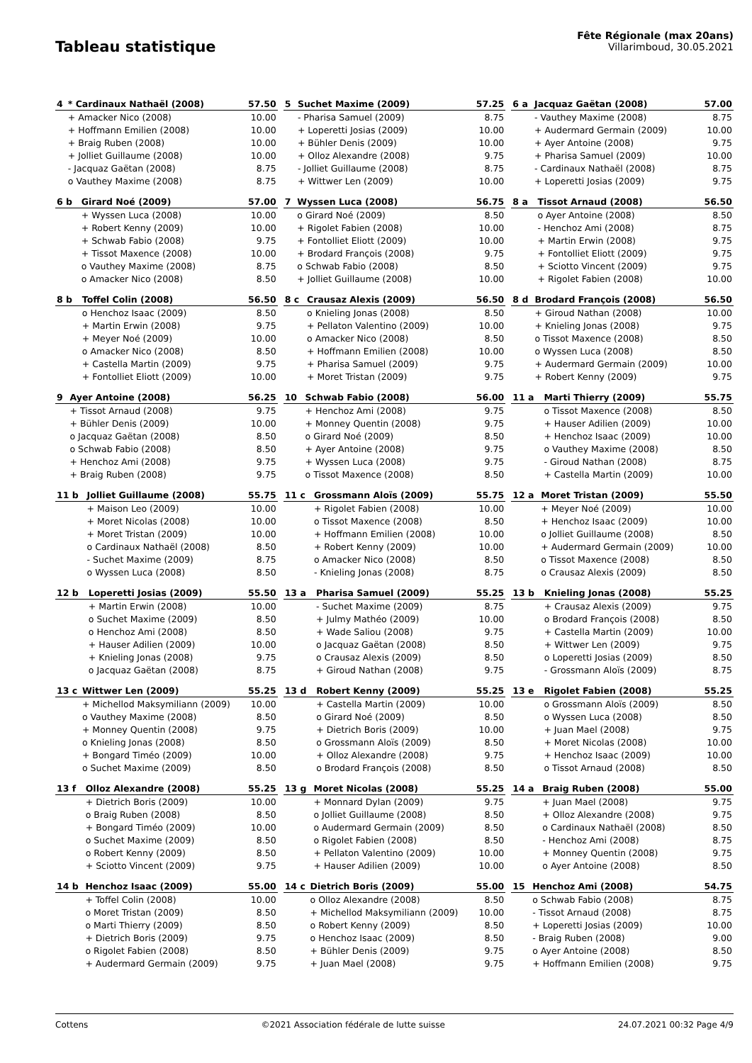Tableau statistique
Fête Régionale (max 20ans)
Villarimboud, 30.05.2021
| 4 | * Cardinaux Nathaël (2008) | 57.50 |
| --- | --- | --- |
| | + Amacker Nico (2008) | 10.00 |
| | + Hoffmann Emilien (2008) | 10.00 |
| | + Braig Ruben (2008) | 10.00 |
| | + Jolliet Guillaume (2008) | 10.00 |
| | - Jacquaz Gaëtan (2008) | 8.75 |
| | o Vauthey Maxime (2008) | 8.75 |
| 5 | Suchet Maxime (2009) | 57.25 |
| --- | --- | --- |
| | - Pharisa Samuel (2009) | 8.75 |
| | + Loperetti Josias (2009) | 10.00 |
| | + Bühler Denis (2009) | 10.00 |
| | + Olloz Alexandre (2008) | 9.75 |
| | - Jolliet Guillaume (2008) | 8.75 |
| | + Wittwer Len (2009) | 10.00 |
| 6 a | Jacquaz Gaëtan (2008) | 57.00 |
| --- | --- | --- |
| | - Vauthey Maxime (2008) | 8.75 |
| | + Audermard Germain (2009) | 10.00 |
| | + Ayer Antoine (2008) | 9.75 |
| | + Pharisa Samuel (2009) | 10.00 |
| | - Cardinaux Nathaël (2008) | 8.75 |
| | + Loperetti Josias (2009) | 9.75 |
| 6 b | Girard Noé (2009) | 57.00 |
| --- | --- | --- |
| | + Wyssen Luca (2008) | 10.00 |
| | + Robert Kenny (2009) | 10.00 |
| | + Schwab Fabio (2008) | 9.75 |
| | + Tissot Maxence (2008) | 10.00 |
| | o Vauthey Maxime (2008) | 8.75 |
| | o Amacker Nico (2008) | 8.50 |
| 7 | Wyssen Luca (2008) | 56.75 |
| --- | --- | --- |
| | o Girard Noé (2009) | 8.50 |
| | + Rigolet Fabien (2008) | 10.00 |
| | + Fontolliet Eliott (2009) | 10.00 |
| | + Brodard François (2008) | 9.75 |
| | o Schwab Fabio (2008) | 8.50 |
| | + Jolliet Guillaume (2008) | 10.00 |
| 8 a | Tissot Arnaud (2008) | 56.50 |
| --- | --- | --- |
| | o Ayer Antoine (2008) | 8.50 |
| | - Henchoz Ami (2008) | 8.75 |
| | + Martin Erwin (2008) | 9.75 |
| | + Fontolliet Eliott (2009) | 9.75 |
| | + Sciotto Vincent (2009) | 9.75 |
| | + Rigolet Fabien (2008) | 10.00 |
| 8 b | Toffel Colin (2008) | 56.50 |
| --- | --- | --- |
| | o Henchoz Isaac (2009) | 8.50 |
| | + Martin Erwin (2008) | 9.75 |
| | + Meyer Noé (2009) | 10.00 |
| | o Amacker Nico (2008) | 8.50 |
| | + Castella Martin (2009) | 9.75 |
| | + Fontolliet Eliott (2009) | 10.00 |
| 8 c | Crausaz Alexis (2009) | 56.50 |
| --- | --- | --- |
| | o Knieling Jonas (2008) | 8.50 |
| | + Pellaton Valentino (2009) | 10.00 |
| | o Amacker Nico (2008) | 8.50 |
| | + Hoffmann Emilien (2008) | 10.00 |
| | + Pharisa Samuel (2009) | 9.75 |
| | + Moret Tristan (2009) | 9.75 |
| 8 d | Brodard François (2008) | 56.50 |
| --- | --- | --- |
| | + Giroud Nathan (2008) | 10.00 |
| | + Knieling Jonas (2008) | 9.75 |
| | o Tissot Maxence (2008) | 8.50 |
| | o Wyssen Luca (2008) | 8.50 |
| | + Audermard Germain (2009) | 10.00 |
| | + Robert Kenny (2009) | 9.75 |
| 9 | Ayer Antoine (2008) | 56.25 |
| --- | --- | --- |
| | + Tissot Arnaud (2008) | 9.75 |
| | + Bühler Denis (2009) | 10.00 |
| | o Jacquaz Gaëtan (2008) | 8.50 |
| | o Schwab Fabio (2008) | 8.50 |
| | + Henchoz Ami (2008) | 9.75 |
| | + Braig Ruben (2008) | 9.75 |
| 10 | Schwab Fabio (2008) | 56.00 |
| --- | --- | --- |
| | + Henchoz Ami (2008) | 9.75 |
| | + Monney Quentin (2008) | 9.75 |
| | o Girard Noé (2009) | 8.50 |
| | + Ayer Antoine (2008) | 9.75 |
| | + Wyssen Luca (2008) | 9.75 |
| | o Tissot Maxence (2008) | 8.50 |
| 11 a | Marti Thierry (2009) | 55.75 |
| --- | --- | --- |
| | o Tissot Maxence (2008) | 8.50 |
| | + Hauser Adilien (2009) | 10.00 |
| | + Henchoz Isaac (2009) | 10.00 |
| | o Vauthey Maxime (2008) | 8.50 |
| | - Giroud Nathan (2008) | 8.75 |
| | + Castella Martin (2009) | 10.00 |
| 11 b | Jolliet Guillaume (2008) | 55.75 |
| --- | --- | --- |
| | + Maison Leo (2009) | 10.00 |
| | + Moret Nicolas (2008) | 10.00 |
| | + Moret Tristan (2009) | 10.00 |
| | o Cardinaux Nathaël (2008) | 8.50 |
| | - Suchet Maxime (2009) | 8.75 |
| | o Wyssen Luca (2008) | 8.50 |
| 11 c | Grossmann Aloïs (2009) | 55.75 |
| --- | --- | --- |
| | + Rigolet Fabien (2008) | 10.00 |
| | o Tissot Maxence (2008) | 8.50 |
| | + Hoffmann Emilien (2008) | 10.00 |
| | + Robert Kenny (2009) | 10.00 |
| | o Amacker Nico (2008) | 8.50 |
| | - Knieling Jonas (2008) | 8.75 |
| 12 a | Moret Tristan (2009) | 55.50 |
| --- | --- | --- |
| | + Meyer Noé (2009) | 10.00 |
| | + Henchoz Isaac (2009) | 10.00 |
| | o Jolliet Guillaume (2008) | 8.50 |
| | + Audermard Germain (2009) | 10.00 |
| | o Tissot Maxence (2008) | 8.50 |
| | o Crausaz Alexis (2009) | 8.50 |
| 12 b | Loperetti Josias (2009) | 55.50 |
| --- | --- | --- |
| | + Martin Erwin (2008) | 10.00 |
| | o Suchet Maxime (2009) | 8.50 |
| | o Henchoz Ami (2008) | 8.50 |
| | + Hauser Adilien (2009) | 10.00 |
| | + Knieling Jonas (2008) | 9.75 |
| | o Jacquaz Gaëtan (2008) | 8.75 |
| 13 a | Pharisa Samuel (2009) | 55.25 |
| --- | --- | --- |
| | - Suchet Maxime (2009) | 8.75 |
| | + Julmy Mathéo (2009) | 10.00 |
| | + Wade Saliou (2008) | 9.75 |
| | o Jacquaz Gaëtan (2008) | 8.50 |
| | o Crausaz Alexis (2009) | 8.50 |
| | + Giroud Nathan (2008) | 9.75 |
| 13 b | Knieling Jonas (2008) | 55.25 |
| --- | --- | --- |
| | + Crausaz Alexis (2009) | 9.75 |
| | o Brodard François (2008) | 8.50 |
| | + Castella Martin (2009) | 10.00 |
| | + Wittwer Len (2009) | 9.75 |
| | o Loperetti Josias (2009) | 8.50 |
| | - Grossmann Aloïs (2009) | 8.75 |
| 13 c | Wittwer Len (2009) | 55.25 |
| --- | --- | --- |
| | + Michellod Maksymiliann (2009) | 10.00 |
| | o Vauthey Maxime (2008) | 8.50 |
| | + Monney Quentin (2008) | 9.75 |
| | o Knieling Jonas (2008) | 8.50 |
| | + Bongard Timéo (2009) | 10.00 |
| | o Suchet Maxime (2009) | 8.50 |
| 13 d | Robert Kenny (2009) | 55.25 |
| --- | --- | --- |
| | + Castella Martin (2009) | 10.00 |
| | o Girard Noé (2009) | 8.50 |
| | + Dietrich Boris (2009) | 10.00 |
| | o Grossmann Aloïs (2009) | 8.50 |
| | + Olloz Alexandre (2008) | 9.75 |
| | o Brodard François (2008) | 8.50 |
| 13 e | Rigolet Fabien (2008) | 55.25 |
| --- | --- | --- |
| | o Grossmann Aloïs (2009) | 8.50 |
| | o Wyssen Luca (2008) | 8.50 |
| | + Juan Mael (2008) | 9.75 |
| | + Moret Nicolas (2008) | 10.00 |
| | + Henchoz Isaac (2009) | 10.00 |
| | o Tissot Arnaud (2008) | 8.50 |
| 13 f | Olloz Alexandre (2008) | 55.25 |
| --- | --- | --- |
| | + Dietrich Boris (2009) | 10.00 |
| | o Braig Ruben (2008) | 8.50 |
| | + Bongard Timéo (2009) | 10.00 |
| | o Suchet Maxime (2009) | 8.50 |
| | o Robert Kenny (2009) | 8.50 |
| | + Sciotto Vincent (2009) | 9.75 |
| 13 g | Moret Nicolas (2008) | 55.25 |
| --- | --- | --- |
| | + Monnard Dylan (2009) | 9.75 |
| | o Jolliet Guillaume (2008) | 8.50 |
| | o Audermard Germain (2009) | 8.50 |
| | o Rigolet Fabien (2008) | 8.50 |
| | + Pellaton Valentino (2009) | 10.00 |
| | + Hauser Adilien (2009) | 10.00 |
| 14 a | Braig Ruben (2008) | 55.00 |
| --- | --- | --- |
| | + Juan Mael (2008) | 9.75 |
| | + Olloz Alexandre (2008) | 9.75 |
| | o Cardinaux Nathaël (2008) | 8.50 |
| | - Henchoz Ami (2008) | 8.75 |
| | + Monney Quentin (2008) | 9.75 |
| | o Ayer Antoine (2008) | 8.50 |
| 14 b | Henchoz Isaac (2009) | 55.00 |
| --- | --- | --- |
| | + Toffel Colin (2008) | 10.00 |
| | o Moret Tristan (2009) | 8.50 |
| | o Marti Thierry (2009) | 8.50 |
| | + Dietrich Boris (2009) | 9.75 |
| | o Rigolet Fabien (2008) | 8.50 |
| | + Audermard Germain (2009) | 9.75 |
| 14 c | Dietrich Boris (2009) | 55.00 |
| --- | --- | --- |
| | o Olloz Alexandre (2008) | 8.50 |
| | + Michellod Maksymiliann (2009) | 10.00 |
| | o Robert Kenny (2009) | 8.50 |
| | o Henchoz Isaac (2009) | 8.50 |
| | + Bühler Denis (2009) | 9.75 |
| | + Juan Mael (2008) | 9.75 |
| 15 | Henchoz Ami (2008) | 54.75 |
| --- | --- | --- |
| | o Schwab Fabio (2008) | 8.75 |
| | - Tissot Arnaud (2008) | 8.75 |
| | + Loperetti Josias (2009) | 10.00 |
| | - Braig Ruben (2008) | 9.00 |
| | o Ayer Antoine (2008) | 8.50 |
| | + Hoffmann Emilien (2008) | 9.75 |
Cottens ©2021 Association fédérale de lutte suisse 24.07.2021 00:32 Page 4/9